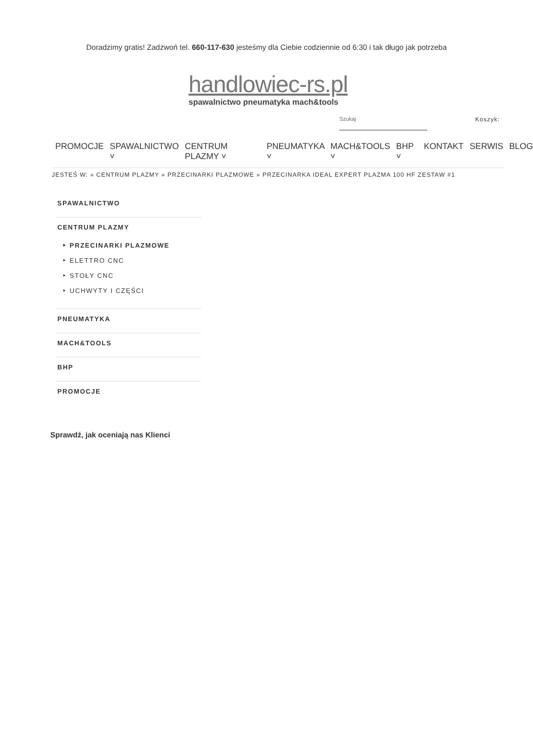Doradzimy gratis! Zadzwoń tel. 660-117-630 jesteśmy dla Ciebie codziennie od 6:30 i tak długo jak potrzeba
handlowiec-rs.pl
spawalnictwo pneumatyka mach&tools
Szukaj Koszyk:
PROMOCJE SPAWALNICTWO ˅ CENTRUM PLAZMY ˅ PNEUMATYKA ˅ MACH&TOOLS ˅ BHP ˅ KONTAKT SERWIS BLOG
JESTEŚ W: » CENTRUM PLAZMY » PRZECINARKI PLAZMOWE » PRZECINARKA IDEAL EXPERT PLAZMA 100 HF ZESTAW #1
SPAWALNICTWO
CENTRUM PLAZMY
‣ PRZECINARKI PLAZMOWE
‣ ELETTRO CNC
‣ STOŁY CNC
‣ UCHWYTY I CZĘŚCI
PNEUMATYKA
MACH&TOOLS
BHP
PROMOCJE
Sprawdź, jak oceniają nas Klienci